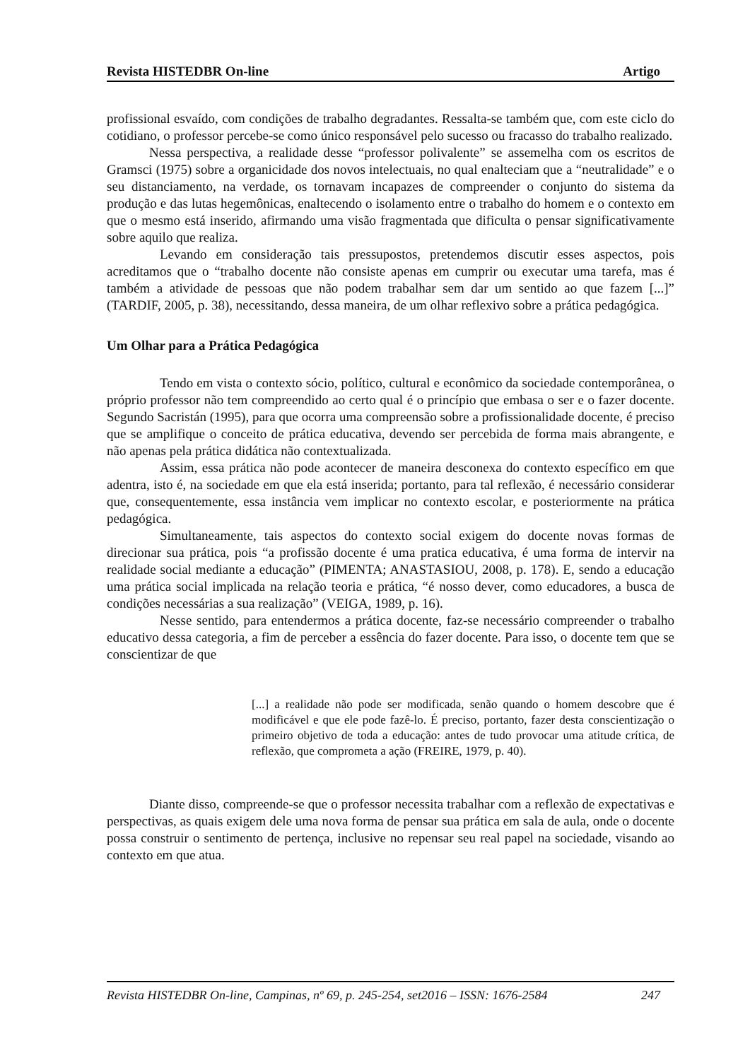Revista HISTEDBR On-line Artigo
profissional esvaído, com condições de trabalho degradantes. Ressalta-se também que, com este ciclo do cotidiano, o professor percebe-se como único responsável pelo sucesso ou fracasso do trabalho realizado.
Nessa perspectiva, a realidade desse “professor polivalente” se assemelha com os escritos de Gramsci (1975) sobre a organicidade dos novos intelectuais, no qual enalteciam que a “neutralidade” e o seu distanciamento, na verdade, os tornavam incapazes de compreender o conjunto do sistema da produção e das lutas hegemônicas, enaltecendo o isolamento entre o trabalho do homem e o contexto em que o mesmo está inserido, afirmando uma visão fragmentada que dificulta o pensar significativamente sobre aquilo que realiza.
Levando em consideração tais pressupostos, pretendemos discutir esses aspectos, pois acreditamos que o “trabalho docente não consiste apenas em cumprir ou executar uma tarefa, mas é também a atividade de pessoas que não podem trabalhar sem dar um sentido ao que fazem [...]” (TARDIF, 2005, p. 38), necessitando, dessa maneira, de um olhar reflexivo sobre a prática pedagógica.
Um Olhar para a Prática Pedagógica
Tendo em vista o contexto sócio, político, cultural e econômico da sociedade contemporânea, o próprio professor não tem compreendido ao certo qual é o princípio que embasa o ser e o fazer docente. Segundo Sacristán (1995), para que ocorra uma compreensão sobre a profissionalidade docente, é preciso que se amplifique o conceito de prática educativa, devendo ser percebida de forma mais abrangente, e não apenas pela prática didática não contextualizada.
Assim, essa prática não pode acontecer de maneira desconexa do contexto específico em que adentra, isto é, na sociedade em que ela está inserida; portanto, para tal reflexão, é necessário considerar que, consequentemente, essa instância vem implicar no contexto escolar, e posteriormente na prática pedagógica.
Simultaneamente, tais aspectos do contexto social exigem do docente novas formas de direcionar sua prática, pois “a profissão docente é uma pratica educativa, é uma forma de intervir na realidade social mediante a educação” (PIMENTA; ANASTASIOU, 2008, p. 178). E, sendo a educação uma prática social implicada na relação teoria e prática, “é nosso dever, como educadores, a busca de condições necessárias a sua realização” (VEIGA, 1989, p. 16).
Nesse sentido, para entendermos a prática docente, faz-se necessário compreender o trabalho educativo dessa categoria, a fim de perceber a essência do fazer docente. Para isso, o docente tem que se conscientizar de que
[...] a realidade não pode ser modificada, senão quando o homem descobre que é modificável e que ele pode fazê-lo. É preciso, portanto, fazer desta conscientização o primeiro objetivo de toda a educação: antes de tudo provocar uma atitude crítica, de reflexão, que comprometa a ação (FREIRE, 1979, p. 40).
Diante disso, compreende-se que o professor necessita trabalhar com a reflexão de expectativas e perspectivas, as quais exigem dele uma nova forma de pensar sua prática em sala de aula, onde o docente possa construir o sentimento de pertença, inclusive no repensar seu real papel na sociedade, visando ao contexto em que atua.
Revista HISTEDBR On-line, Campinas, nº 69, p. 245-254, set2016 – ISSN: 1676-2584 247